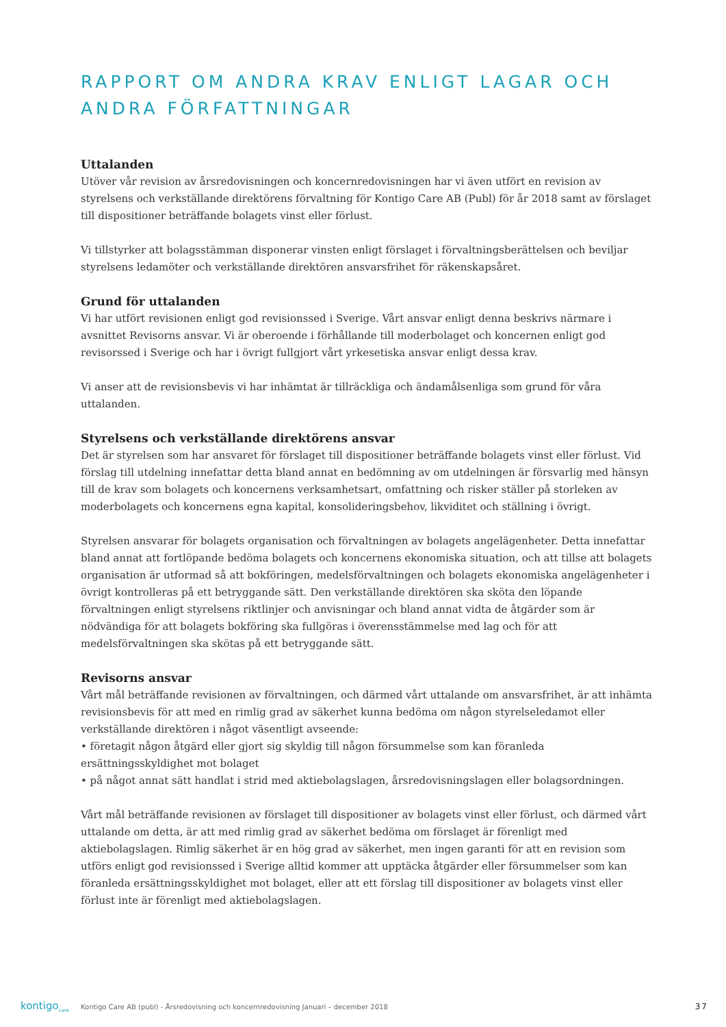RAPPORT OM ANDRA KRAV ENLIGT LAGAR OCH ANDRA FÖRFATTNINGAR
Uttalanden
Utöver vår revision av årsredovisningen och koncernredovisningen har vi även utfört en revision av styrelsens och verkställande direktörens förvaltning för Kontigo Care AB (Publ) för år 2018 samt av förslaget till dispositioner beträffande bolagets vinst eller förlust.
Vi tillstyrker att bolagsstämman disponerar vinsten enligt förslaget i förvaltningsberättelsen och beviljar styrelsens ledamöter och verkställande direktören ansvarsfrihet för räkenskapsåret.
Grund för uttalanden
Vi har utfört revisionen enligt god revisionssed i Sverige. Vårt ansvar enligt denna beskrivs närmare i avsnittet Revisorns ansvar. Vi är oberoende i förhållande till moderbolaget och koncernen enligt god revisorssed i Sverige och har i övrigt fullgjort vårt yrkesetiska ansvar enligt dessa krav.
Vi anser att de revisionsbevis vi har inhämtat är tillräckliga och ändamålsenliga som grund för våra uttalanden.
Styrelsens och verkställande direktörens ansvar
Det är styrelsen som har ansvaret för förslaget till dispositioner beträffande bolagets vinst eller förlust. Vid förslag till utdelning innefattar detta bland annat en bedömning av om utdelningen är försvarlig med hänsyn till de krav som bolagets och koncernens verksamhetsart, omfattning och risker ställer på storleken av moderbolagets och koncernens egna kapital, konsolideringsbehov, likviditet och ställning i övrigt.
Styrelsen ansvarar för bolagets organisation och förvaltningen av bolagets angelägenheter. Detta innefattar bland annat att fortlöpande bedöma bolagets och koncernens ekonomiska situation, och att tillse att bolagets organisation är utformad så att bokföringen, medelsförvaltningen och bolagets ekonomiska angelägenheter i övrigt kontrolleras på ett betryggande sätt. Den verkställande direktören ska sköta den löpande förvaltningen enligt styrelsens riktlinjer och anvisningar och bland annat vidta de åtgärder som är nödvändiga för att bolagets bokföring ska fullgöras i överensstämmelse med lag och för att medelsförvaltningen ska skötas på ett betryggande sätt.
Revisorns ansvar
Vårt mål beträffande revisionen av förvaltningen, och därmed vårt uttalande om ansvarsfrihet, är att inhämta revisionsbevis för att med en rimlig grad av säkerhet kunna bedöma om någon styrelseledamot eller verkställande direktören i något väsentligt avseende:
• företagit någon åtgärd eller gjort sig skyldig till någon försummelse som kan föranleda ersättningsskyldighet mot bolaget
• på något annat sätt handlat i strid med aktiebolagslagen, årsredovisningslagen eller bolagsordningen.
Vårt mål beträffande revisionen av förslaget till dispositioner av bolagets vinst eller förlust, och därmed vårt uttalande om detta, är att med rimlig grad av säkerhet bedöma om förslaget är förenligt med aktiebolagslagen. Rimlig säkerhet är en hög grad av säkerhet, men ingen garanti för att en revision som utförs enligt god revisionssed i Sverige alltid kommer att upptäcka åtgärder eller försummelser som kan föranleda ersättningsskyldighet mot bolaget, eller att ett förslag till dispositioner av bolagets vinst eller förlust inte är förenligt med aktiebolagslagen.
kontigo<sub>care</sub>
Kontigo Care AB (publ) - Årsredovisning och koncernredovisning Januari – december 2018
37